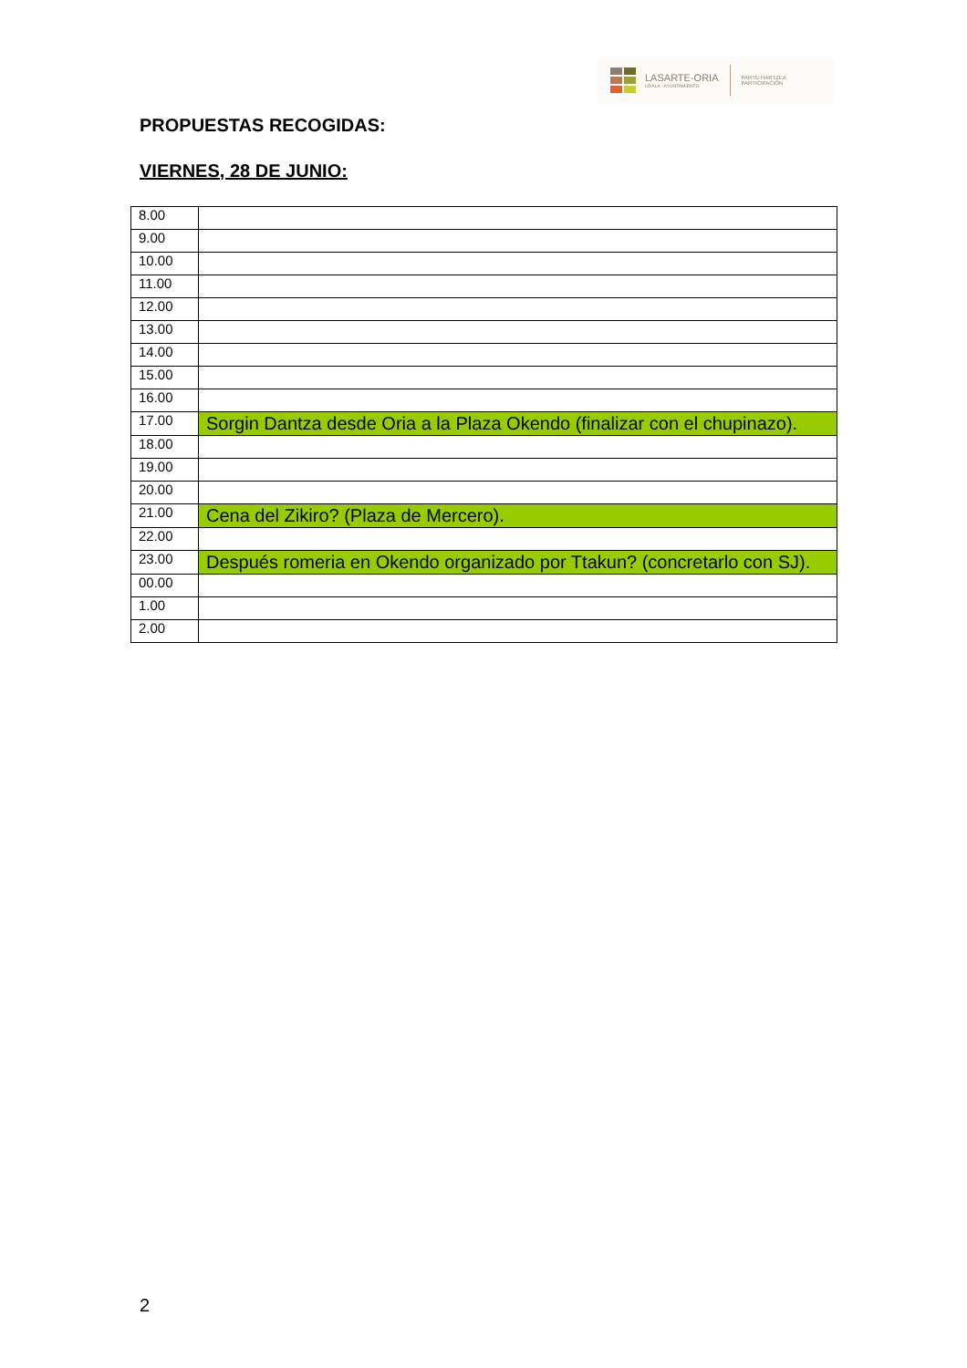LASARTE-ORIA
UDALA - AYUNTAMIENTO
PARTE-HARTZEA
PARTICIPACIÓN
PROPUESTAS RECOGIDAS:
VIERNES, 28 DE JUNIO:
| 8.00 | |
| 9.00 | |
| 10.00 | |
| 11.00 | |
| 12.00 | |
| 13.00 | |
| 14.00 | |
| 15.00 | |
| 16.00 | |
| 17.00 | Sorgin Dantza desde Oria a la Plaza Okendo (finalizar con el chupinazo). |
| 18.00 | |
| 19.00 | |
| 20.00 | |
| 21.00 | Cena del Zikiro? (Plaza de Mercero). |
| 22.00 | |
| 23.00 | Después romeria en Okendo organizado por Ttakun? (concretarlo con SJ). |
| 00.00 | |
| 1.00 | |
| 2.00 | |
2